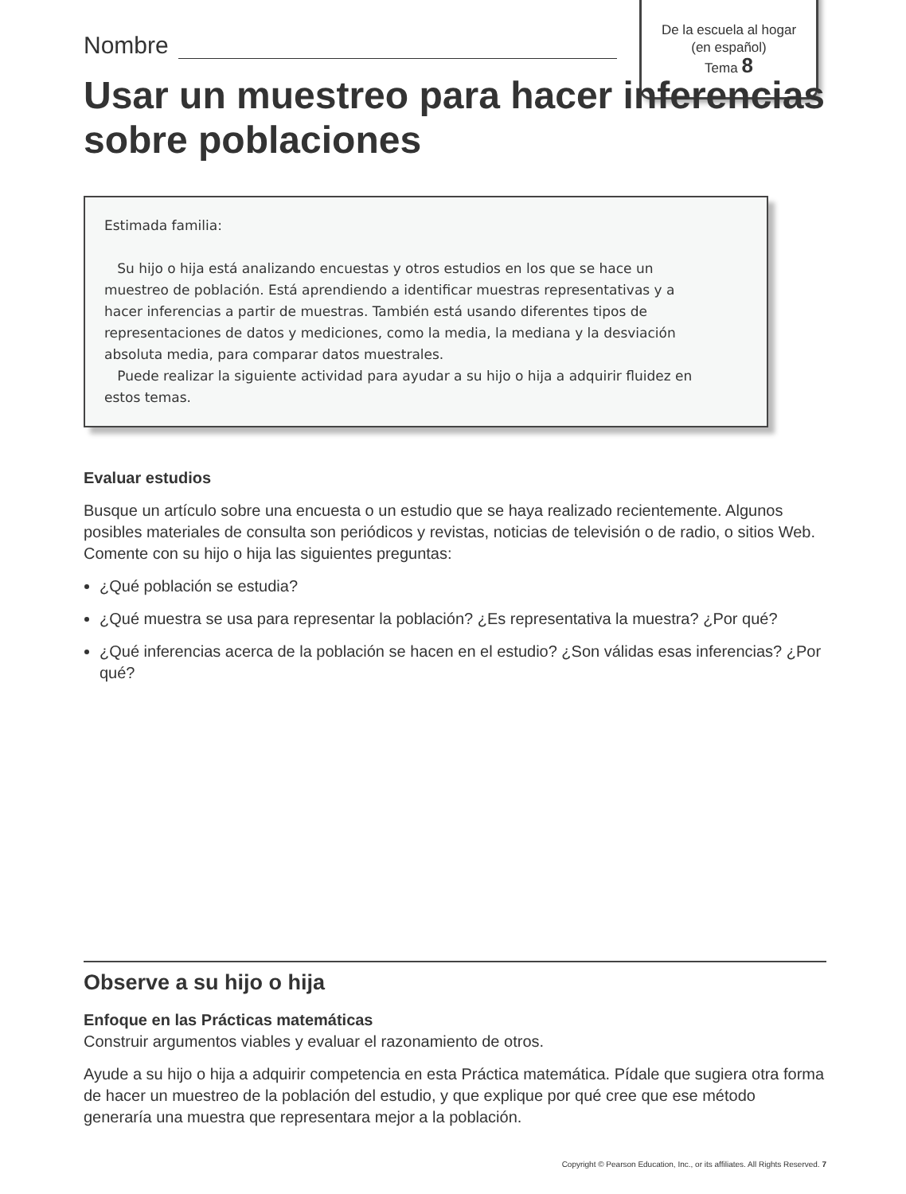De la escuela al hogar
(en español)
Tema 8
Nombre
Usar un muestreo para hacer inferencias sobre poblaciones
Estimada familia:
Su hijo o hija está analizando encuestas y otros estudios en los que se hace un muestreo de población. Está aprendiendo a identificar muestras representativas y a hacer inferencias a partir de muestras. También está usando diferentes tipos de representaciones de datos y mediciones, como la media, la mediana y la desviación absoluta media, para comparar datos muestrales.
Puede realizar la siguiente actividad para ayudar a su hijo o hija a adquirir fluidez en estos temas.
Evaluar estudios
Busque un artículo sobre una encuesta o un estudio que se haya realizado recientemente. Algunos posibles materiales de consulta son periódicos y revistas, noticias de televisión o de radio, o sitios Web. Comente con su hijo o hija las siguientes preguntas:
¿Qué población se estudia?
¿Qué muestra se usa para representar la población? ¿Es representativa la muestra? ¿Por qué?
¿Qué inferencias acerca de la población se hacen en el estudio? ¿Son válidas esas inferencias? ¿Por qué?
Observe a su hijo o hija
Enfoque en las Prácticas matemáticas
Construir argumentos viables y evaluar el razonamiento de otros.
Ayude a su hijo o hija a adquirir competencia en esta Práctica matemática. Pídale que sugiera otra forma de hacer un muestreo de la población del estudio, y que explique por qué cree que ese método generaría una muestra que representara mejor a la población.
Copyright © Pearson Education, Inc., or its affiliates. All Rights Reserved. 7